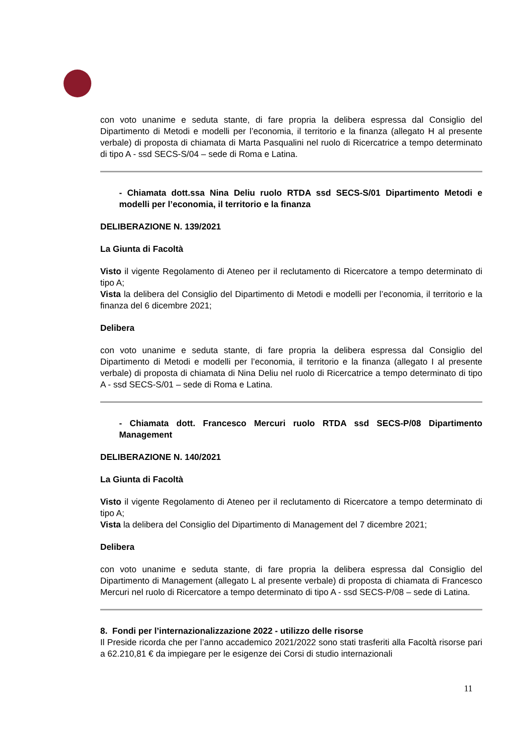con voto unanime e seduta stante, di fare propria la delibera espressa dal Consiglio del Dipartimento di Metodi e modelli per l’economia, il territorio e la finanza (allegato H al presente verbale) di proposta di chiamata di Marta Pasqualini nel ruolo di Ricercatrice a tempo determinato di tipo A - ssd SECS-S/04 – sede di Roma e Latina.
- Chiamata dott.ssa Nina Deliu ruolo RTDA ssd SECS-S/01 Dipartimento Metodi e modelli per l’economia, il territorio e la finanza
DELIBERAZIONE N. 139/2021
La Giunta di Facoltà
Visto il vigente Regolamento di Ateneo per il reclutamento di Ricercatore a tempo determinato di tipo A;
Vista la delibera del Consiglio del Dipartimento di Metodi e modelli per l’economia, il territorio e la finanza del 6 dicembre 2021;
Delibera
con voto unanime e seduta stante, di fare propria la delibera espressa dal Consiglio del Dipartimento di Metodi e modelli per l’economia, il territorio e la finanza (allegato I al presente verbale) di proposta di chiamata di Nina Deliu nel ruolo di Ricercatrice a tempo determinato di tipo A - ssd SECS-S/01 – sede di Roma e Latina.
- Chiamata dott. Francesco Mercuri ruolo RTDA ssd SECS-P/08 Dipartimento Management
DELIBERAZIONE N. 140/2021
La Giunta di Facoltà
Visto il vigente Regolamento di Ateneo per il reclutamento di Ricercatore a tempo determinato di tipo A;
Vista la delibera del Consiglio del Dipartimento di Management del 7 dicembre 2021;
Delibera
con voto unanime e seduta stante, di fare propria la delibera espressa dal Consiglio del Dipartimento di Management (allegato L al presente verbale) di proposta di chiamata di Francesco Mercuri nel ruolo di Ricercatore a tempo determinato di tipo A - ssd SECS-P/08 – sede di Latina.
8. Fondi per l’internazionalizzazione 2022 - utilizzo delle risorse
Il Preside ricorda che per l’anno accademico 2021/2022 sono stati trasferiti alla Facoltà risorse pari a 62.210,81 € da impiegare per le esigenze dei Corsi di studio internazionali
11